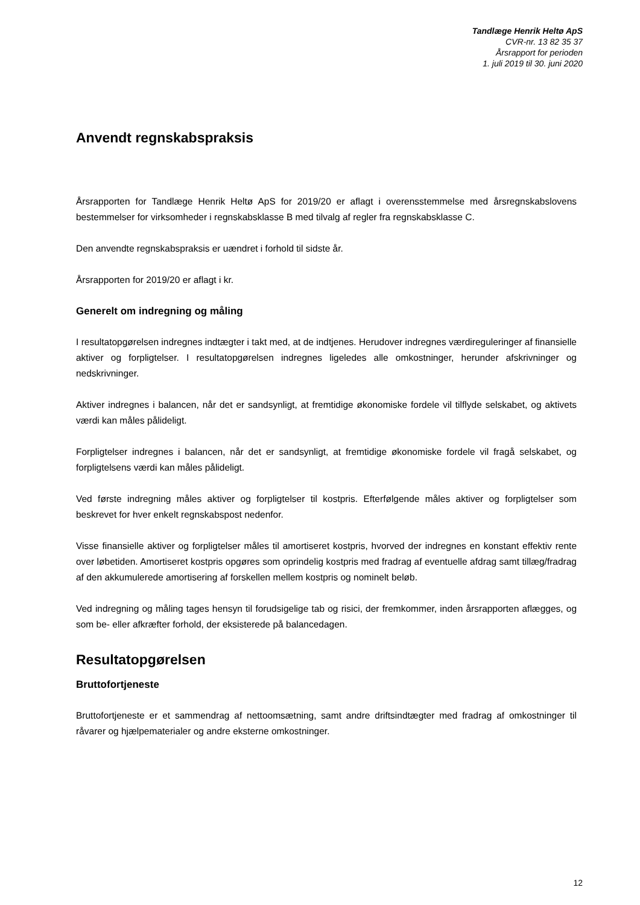Tandlæge Henrik Heltø ApS
CVR-nr. 13 82 35 37
Årsrapport for perioden
1. juli 2019 til 30. juni 2020
Anvendt regnskabspraksis
Årsrapporten for Tandlæge Henrik Heltø ApS for 2019/20 er aflagt i overensstemmelse med årsregnskabslovens bestemmelser for virksomheder i regnskabsklasse B med tilvalg af regler fra regnskabsklasse C.
Den anvendte regnskabspraksis er uændret i forhold til sidste år.
Årsrapporten for 2019/20 er aflagt i kr.
Generelt om indregning og måling
I resultatopgørelsen indregnes indtægter i takt med, at de indtjenes. Herudover indregnes værdiregule­ringer af finansielle aktiver og forpligtelser. I resultatopgørelsen indregnes ligeledes alle omkostninger, herunder afskrivninger og nedskrivninger.
Aktiver indregnes i balancen, når det er sandsynligt, at fremtidige økonomiske fordele vil tilflyde selskabet, og aktivets værdi kan måles pålideligt.
Forpligtelser indregnes i balancen, når det er sandsynligt, at fremtidige økonomiske fordele vil fragå sel­skabet, og forpligtelsens værdi kan måles pålideligt.
Ved første indregning måles aktiver og forpligtelser til kostpris. Efterfølgende måles aktiver og forpligtelser som beskrevet for hver enkelt regnskabspost nedenfor.
Visse finansielle aktiver og forpligtelser måles til amortiseret kostpris, hvorved der indregnes en konstant effektiv rente over løbetiden. Amortiseret kostpris opgøres som oprindelig kostpris med fradrag af eventu­elle afdrag samt tillæg/fradrag af den akkumulerede amortisering af forskellen mellem kostpris og nomi­nelt beløb.
Ved indregning og måling tages hensyn til forudsigelige tab og risici, der fremkommer, inden årsrapporten aflægges, og som be- eller afkræfter forhold, der eksisterede på balancedagen.
Resultatopgørelsen
Bruttofortjeneste
Bruttofortjeneste er et sammendrag af nettoomsætning, samt andre driftsindtægter med fradrag af om­kostninger til råvarer og hjælpematerialer og andre eksterne omkostninger.
12